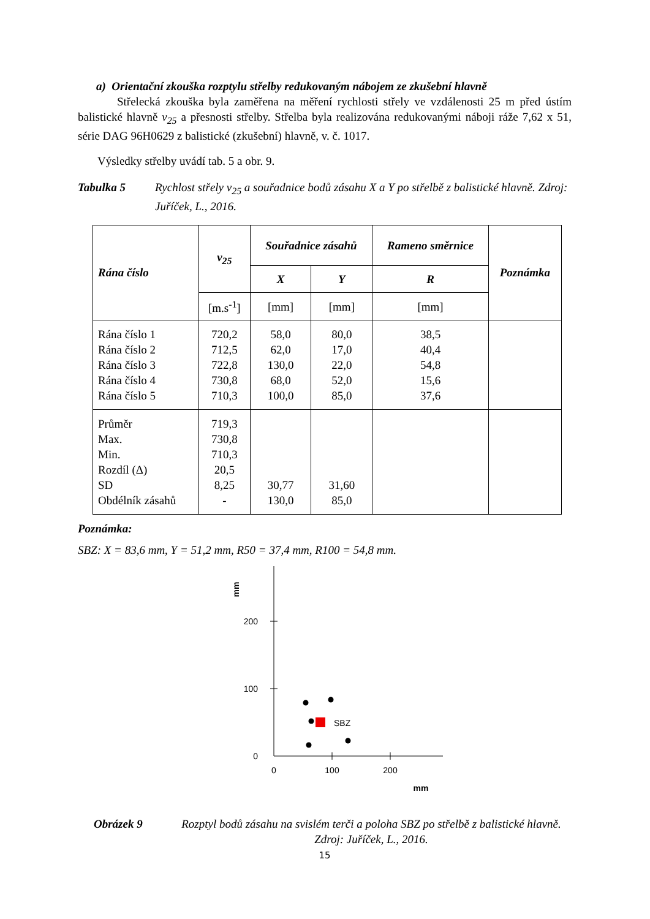a) Orientační zkouška rozptylu střelby redukovaným nábojem ze zkušební hlavně
Střelecká zkouška byla zaměřena na měření rychlosti střely ve vzdálenosti 25 m před ústím balistické hlavně v<sub>25</sub> a přesnosti střelby. Střelba byla realizována redukovanými náboji ráže 7,62 x 51, série DAG 96H0629 z balistické (zkušební) hlavně, v. č. 1017.
Výsledky střelby uvádí tab. 5 a obr. 9.
Tabulka 5 Rychlost střely v<sub>25</sub> a souřadnice bodů zásahu X a Y po střelbě z balistické hlavně. Zdroj: Juříček, L., 2016.
| Rána číslo | v<sub>25</sub> | Souřadnice zásahů | | Rameno směrnice | Poznámka |
| --- | --- | --- | --- | --- | --- |
| | | X | Y | R | |
| | [m.s<sup>-1</sup>] | [mm] | [mm] | [mm] | |
| Rána číslo 1 Rána číslo 2 Rána číslo 3 Rána číslo 4 Rána číslo 5 | 720,2 712,5 722,8 730,8 710,3 | 58,0 62,0 130,0 68,0 100,0 | 80,0 17,0 22,0 52,0 85,0 | 38,5 40,4 54,8 15,6 37,6 | |
| Průměr Max. Min. Rozdíl (Δ) SD Obdélník zásahů | 719,3 730,8 710,3 20,5 8,25 - | 30,77 130,0 | 31,60 85,0 | | |
Poznámka:
SBZ: X = 83,6 mm, Y = 51,2 mm, R50 = 37,4 mm, R100 = 54,8 mm.
200
100
0
0
100
200
mm
mm
SBZ
Obrázek 9 Rozptyl bodů zásahu na svislém terči a poloha SBZ po střelbě z balistické hlavně. Zdroj: Juříček, L., 2016.
15